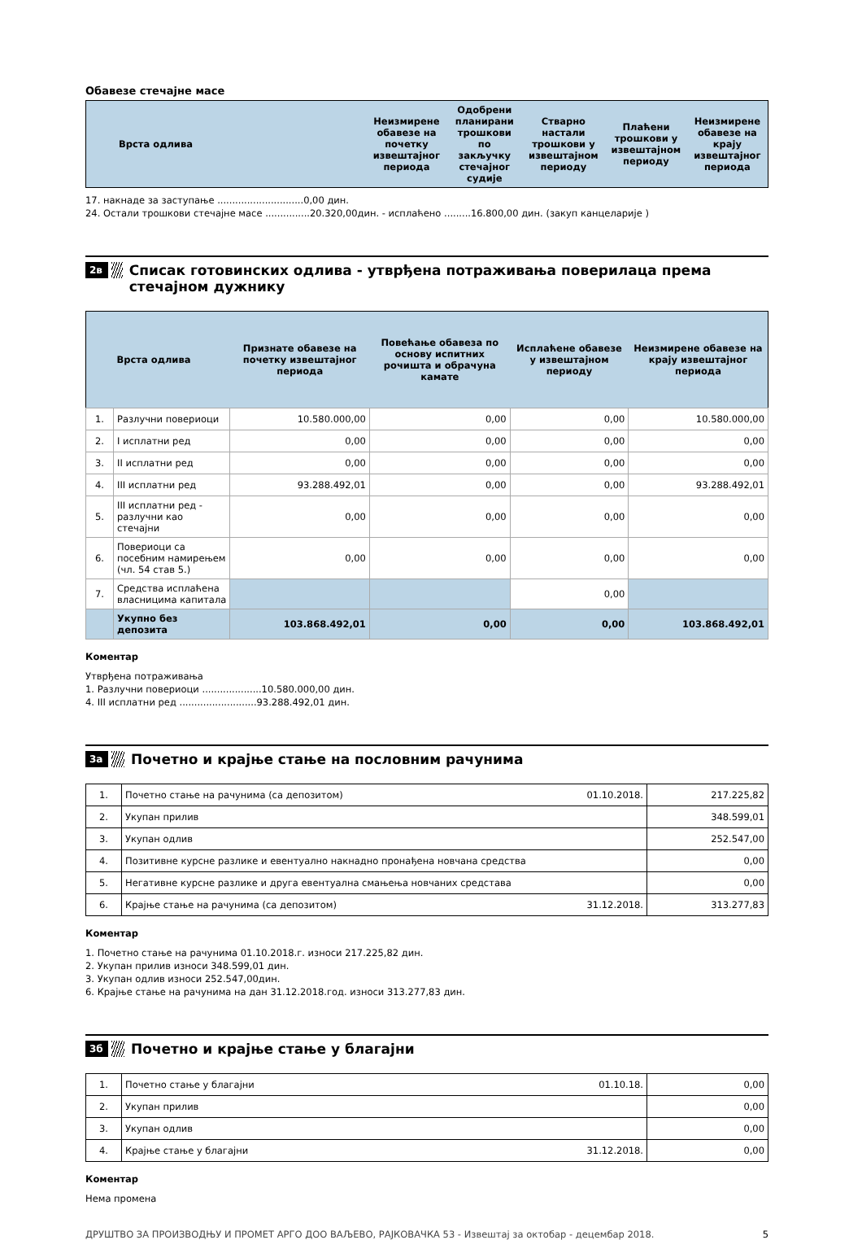Обавезе стечајне масе
| Врста одлива | Неизмирене обавезе на почетку извештајног периода | Одобрени планирани трошкови по закључку стечајног судије | Стварно настали трошкови у извештајном периоду | Плаћени трошкови у извештајном периоду | Неизмирене обавезе на крају извештајног периода |
| --- | --- | --- | --- | --- | --- |
17. накнаде за заступање .............................0,00 дин.
24. Остали трошкови стечајне масе ...............20.320,00дин. - исплаћено .........16.800,00 дин. (закуп канцеларије )
2в
Списак готовинских одлива - утврђена потраживања поверилаца према стечајном дужнику
| | Врста одлива | Признате обавезе на почетку извештајног периода | Повећање обавеза по основу испитних рочишта и обрачуна камате | Исплаћене обавезе у извештајном периоду | Неизмирене обавезе на крају извештајног периода |
| --- | --- | --- | --- | --- | --- |
| 1. | Разлучни повериоци | 10.580.000,00 | 0,00 | 0,00 | 10.580.000,00 |
| 2. | I исплатни ред | 0,00 | 0,00 | 0,00 | 0,00 |
| 3. | II исплатни ред | 0,00 | 0,00 | 0,00 | 0,00 |
| 4. | III исплатни ред | 93.288.492,01 | 0,00 | 0,00 | 93.288.492,01 |
| 5. | III исплатни ред - разлучни као стечајни | 0,00 | 0,00 | 0,00 | 0,00 |
| 6. | Повериоци са посебним намирењем (чл. 54 став 5.) | 0,00 | 0,00 | 0,00 | 0,00 |
| 7. | Средства исплаћена власницима капитала | | | 0,00 | |
| | Укупно без депозита | 103.868.492,01 | 0,00 | 0,00 | 103.868.492,01 |
Коментар
Утврђена потраживања
1. Разлучни повериоци ....................10.580.000,00 дин.
4. III исплатни ред ..........................93.288.492,01 дин.
3а
Почетно и крајње стање на пословним рачунима
| 1. | Почетно стање на рачунима (са депозитом) 01.10.2018. | 217.225,82 |
| 2. | Укупан прилив | 348.599,01 |
| 3. | Укупан одлив | 252.547,00 |
| 4. | Позитивне курсне разлике и евентуално накнадно пронађена новчана средства | 0,00 |
| 5. | Негативне курсне разлике и друга евентуална смањења новчаних средстава | 0,00 |
| 6. | Крајње стање на рачунима (са депозитом) 31.12.2018. | 313.277,83 |
Коментар
1. Почетно стање на рачунима 01.10.2018.г. износи 217.225,82 дин.
2. Укупан прилив износи 348.599,01 дин.
3. Укупан одлив износи 252.547,00дин.
6. Крајње стање на рачунима на дан 31.12.2018.год. износи 313.277,83 дин.
3б
Почетно и крајње стање у благајни
| 1. | Почетно стање у благајни 01.10.18. | 0,00 |
| 2. | Укупан прилив | 0,00 |
| 3. | Укупан одлив | 0,00 |
| 4. | Крајње стање у благајни 31.12.2018. | 0,00 |
Коментар
Нема промена
ДРУШТВО ЗА ПРОИЗВОДЊУ И ПРОМЕТ АРГО ДОО ВАЉЕВО, РАЈКОВАЧКА 53 - Извештај за октобар - децембар 2018. 5